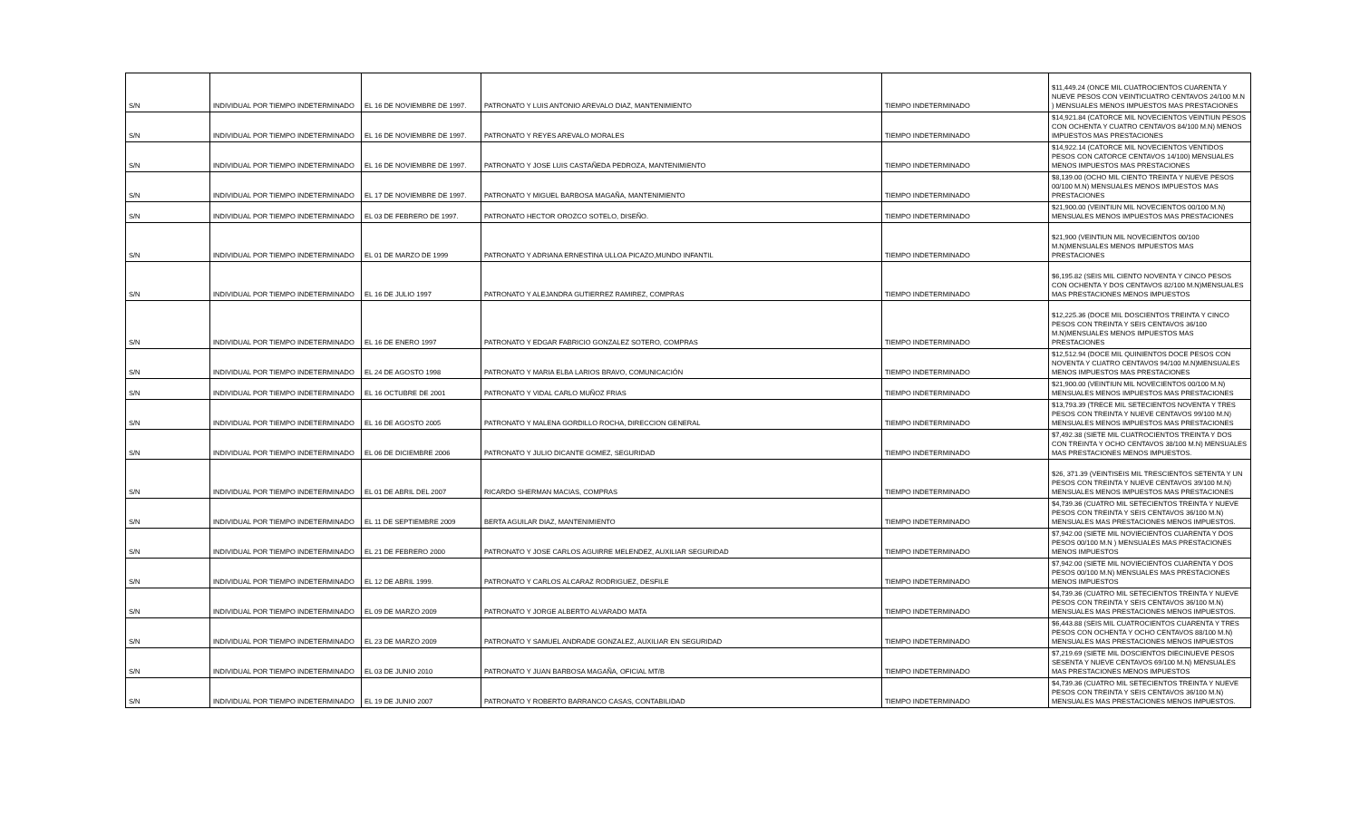| S/N | INDIVIDUAL POR TIEMPO INDETERMINADO | EL 16 DE NOVIEMBRE DE 1997. | PATRONATO Y LUIS ANTONIO AREVALO DIAZ, MANTENIMIENTO | TIEMPO INDETERMINADO | $11,449.24 (ONCE MIL CUATROCIENTOS CUARENTA Y NUEVE PESOS CON VEINTICUATRO CENTAVOS 24/100 M.N ) MENSUALES MENOS IMPUESTOS MAS PRESTACIONES |
| S/N | INDIVIDUAL POR TIEMPO INDETERMINADO | EL 16 DE NOVIEMBRE DE 1997. | PATRONATO Y REYES AREVALO MORALES | TIEMPO INDETERMINADO | $14,921.84 (CATORCE MIL NOVECIENTOS VEINTIUN PESOS CON OCHENTA Y CUATRO CENTAVOS 84/100 M.N) MENOS IMPUESTOS MAS PRESTACIONES |
| S/N | INDIVIDUAL POR TIEMPO INDETERMINADO | EL 16 DE NOVIEMBRE DE 1997. | PATRONATO Y JOSE LUIS CASTAÑEDA PEDROZA, MANTENIMIENTO | TIEMPO INDETERMINADO | $14,922.14 (CATORCE MIL NOVECIENTOS VENTIDOS PESOS CON CATORCE CENTAVOS 14/100) MENSUALES MENOS IMPUESTOS MAS PRESTACIONES |
| S/N | INDIVIDUAL POR TIEMPO INDETERMINADO | EL 17 DE NOVIEMBRE DE 1997. | PATRONATO Y MIGUEL BARBOSA MAGAÑA, MANTENIMIENTO | TIEMPO INDETERMINADO | $8,139.00 (OCHO MIL CIENTO TREINTA Y NUEVE PESOS 00/100 M.N) MENSUALES MENOS IMPUESTOS MAS PRESTACIONES |
| S/N | INDIVIDUAL POR TIEMPO INDETERMINADO | EL 03 DE FEBRERO DE 1997. | PATRONATO HECTOR OROZCO SOTELO, DISEÑO. | TIEMPO INDETERMINADO | $21,900.00 (VEINTIUN MIL NOVECIENTOS 00/100 M.N) MENSUALES MENOS IMPUESTOS MAS PRESTACIONES |
| S/N | INDIVIDUAL POR TIEMPO INDETERMINADO | EL 01 DE MARZO DE 1999 | PATRONATO Y ADRIANA ERNESTINA ULLOA PICAZO,MUNDO INFANTIL | TIEMPO INDETERMINADO | $21,900 (VEINTIUN MIL NOVECIENTOS 00/100 M.N)MENSUALES MENOS IMPUESTOS MAS PRESTACIONES |
| S/N | INDIVIDUAL POR TIEMPO INDETERMINADO | EL 16 DE JULIO 1997 | PATRONATO Y ALEJANDRA GUTIERREZ RAMIREZ, COMPRAS | TIEMPO INDETERMINADO | $6,195.82 (SEIS MIL CIENTO NOVENTA Y CINCO PESOS CON OCHENTA Y DOS CENTAVOS 82/100 M.N)MENSUALES MAS PRESTACIONES MENOS IMPUESTOS |
| S/N | INDIVIDUAL POR TIEMPO INDETERMINADO | EL 16 DE ENERO 1997 | PATRONATO Y EDGAR FABRICIO GONZALEZ SOTERO, COMPRAS | TIEMPO INDETERMINADO | $12,225.36 (DOCE MIL DOSCIENTOS TREINTA Y CINCO PESOS CON TREINTA Y SEIS CENTAVOS 36/100 M.N)MENSUALES MENOS IMPUESTOS MAS PRESTACIONES |
| S/N | INDIVIDUAL POR TIEMPO INDETERMINADO | EL 24 DE AGOSTO 1998 | PATRONATO Y MARIA ELBA LARIOS BRAVO, COMUNICACIÓN | TIEMPO INDETERMINADO | $12,512.94 (DOCE MIL QUINIENTOS DOCE PESOS CON NOVENTA Y CUATRO CENTAVOS 94/100 M.N)MENSUALES MENOS IMPUESTOS MAS PRESTACIONES |
| S/N | INDIVIDUAL POR TIEMPO INDETERMINADO | EL 16 OCTUBRE DE 2001 | PATRONATO Y VIDAL CARLO MUÑOZ FRIAS | TIEMPO INDETERMINADO | $21,900.00 (VEINTIUN MIL NOVECIENTOS 00/100 M.N) MENSUALES MENOS IMPUESTOS MAS PRESTACIONES |
| S/N | INDIVIDUAL POR TIEMPO INDETERMINADO | EL 16 DE AGOSTO 2005 | PATRONATO Y MALENA GORDILLO ROCHA, DIRECCION GENERAL | TIEMPO INDETERMINADO | $13,793.39 (TRECE MIL SETECIENTOS NOVENTA Y TRES PESOS CON TREINTA Y NUEVE CENTAVOS 99/100 M.N) MENSUALES MENOS IMPUESTOS MAS PRESTACIONES |
| S/N | INDIVIDUAL POR TIEMPO INDETERMINADO | EL 06 DE DICIEMBRE 2006 | PATRONATO Y JULIO DICANTE GOMEZ, SEGURIDAD | TIEMPO INDETERMINADO | $7,492.38 (SIETE MIL CUATROCIENTOS TREINTA Y DOS CON TREINTA Y OCHO CENTAVOS 38/100 M.N) MENSUALES MAS PRESTACIONES MENOS IMPUESTOS. |
| S/N | INDIVIDUAL POR TIEMPO INDETERMINADO | EL 01 DE ABRIL DEL 2007 | RICARDO SHERMAN MACIAS, COMPRAS | TIEMPO INDETERMINADO | $26, 371.39 (VEINTISEIS MIL TRESCIENTOS SETENTA Y UN PESOS CON TREINTA Y NUEVE CENTAVOS 39/100 M.N) MENSUALES MENOS IMPUESTOS MAS PRESTACIONES |
| S/N | INDIVIDUAL POR TIEMPO INDETERMINADO | EL 11 DE SEPTIEMBRE 2009 | BERTA AGUILAR DIAZ, MANTENIMIENTO | TIEMPO INDETERMINADO | $4,739.36 (CUATRO MIL SETECIENTOS TREINTA Y NUEVE PESOS CON TREINTA Y SEIS CENTAVOS 36/100 M.N) MENSUALES MAS PRESTACIONES MENOS IMPUESTOS. |
| S/N | INDIVIDUAL POR TIEMPO INDETERMINADO | EL 21 DE FEBRERO 2000 | PATRONATO Y JOSE CARLOS AGUIRRE MELENDEZ, AUXILIAR SEGURIDAD | TIEMPO INDETERMINADO | $7,942.00 (SIETE MIL NOVIECIENTOS CUARENTA Y DOS PESOS 00/100 M.N ) MENSUALES MAS PRESTACIONES MENOS IMPUESTOS |
| S/N | INDIVIDUAL POR TIEMPO INDETERMINADO | EL 12 DE ABRIL 1999. | PATRONATO Y CARLOS ALCARAZ RODRIGUEZ, DESFILE | TIEMPO INDETERMINADO | $7,942.00 (SIETE MIL NOVIECIENTOS CUARENTA Y DOS PESOS 00/100 M.N) MENSUALES MAS PRESTACIONES MENOS IMPUESTOS |
| S/N | INDIVIDUAL POR TIEMPO INDETERMINADO | EL 09 DE MARZO 2009 | PATRONATO Y JORGE ALBERTO ALVARADO MATA | TIEMPO INDETERMINADO | $4,739.36 (CUATRO MIL SETECIENTOS TREINTA Y NUEVE PESOS CON TREINTA Y SEIS CENTAVOS 36/100 M.N) MENSUALES MAS PRESTACIONES MENOS IMPUESTOS. |
| S/N | INDIVIDUAL POR TIEMPO INDETERMINADO | EL 23 DE MARZO 2009 | PATRONATO Y SAMUEL ANDRADE GONZALEZ, AUXILIAR EN SEGURIDAD | TIEMPO INDETERMINADO | $6,443.88 (SEIS MIL CUATROCIENTOS CUARENTA Y TRES PESOS CON OCHENTA Y OCHO CENTAVOS 88/100 M.N) MENSUALES MAS PRESTACIONES MENOS IMPUESTOS |
| S/N | INDIVIDUAL POR TIEMPO INDETERMINADO | EL 03 DE JUNIO 2010 | PATRONATO Y JUAN BARBOSA MAGAÑA, OFICIAL MT/B | TIEMPO INDETERMINADO | $7,219.69 (SIETE MIL DOSCIENTOS DIECINUEVE PESOS SESENTA Y NUEVE CENTAVOS 69/100 M.N) MENSUALES MAS PRESTACIONES MENOS IMPUESTOS |
| S/N | INDIVIDUAL POR TIEMPO INDETERMINADO | EL 19 DE JUNIO 2007 | PATRONATO Y ROBERTO BARRANCO CASAS, CONTABILIDAD | TIEMPO INDETERMINADO | $4,739.36 (CUATRO MIL SETECIENTOS TREINTA Y NUEVE PESOS CON TREINTA Y SEIS CENTAVOS 36/100 M.N) MENSUALES MAS PRESTACIONES MENOS IMPUESTOS. |